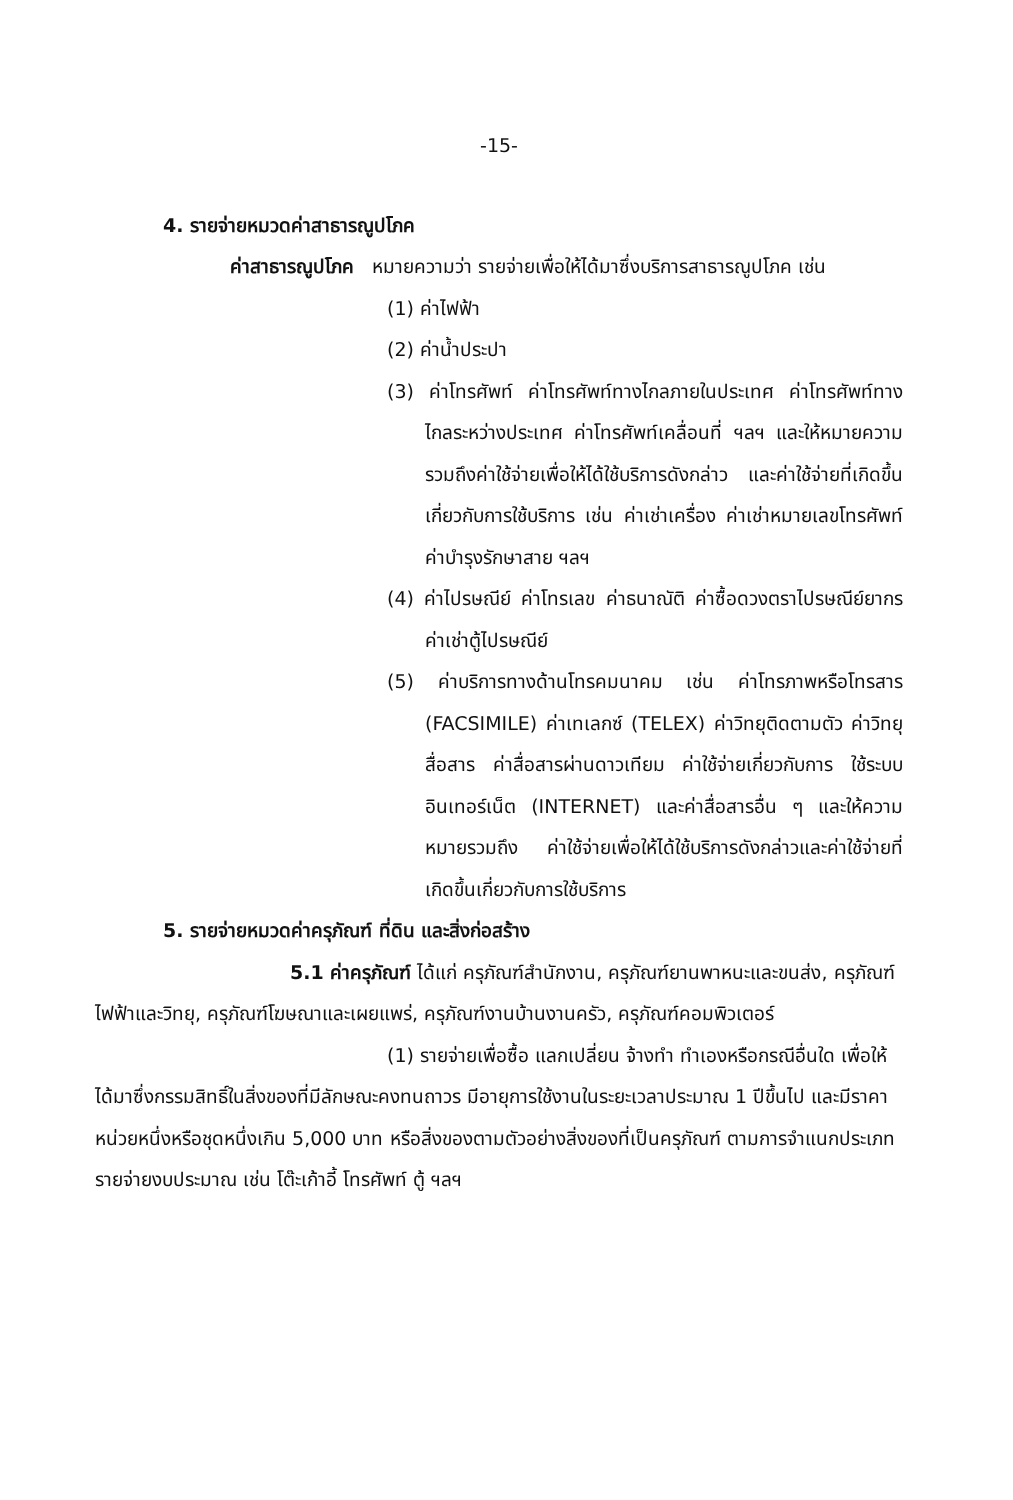-15-
4. รายจ่ายหมวดค่าสาธารณูปโภค
ค่าสาธารณูปโภค หมายความว่า รายจ่ายเพื่อให้ได้มาซึ่งบริการสาธารณูปโภค เช่น
(1) ค่าไฟฟ้า
(2) ค่าน้ำประปา
(3) ค่าโทรศัพท์ ค่าโทรศัพท์ทางไกลภายในประเทศ ค่าโทรศัพท์ทางไกลระหว่างประเทศ ค่าโทรศัพท์เคลื่อนที่ ฯลฯ และให้หมายความรวมถึงค่าใช้จ่ายเพื่อให้ได้ใช้บริการดังกล่าว และค่าใช้จ่ายที่เกิดขึ้นเกี่ยวกับการใช้บริการ เช่น ค่าเช่าเครื่อง ค่าเช่าหมายเลขโทรศัพท์ ค่าบำรุงรักษาสาย ฯลฯ
(4) ค่าไปรษณีย์ ค่าโทรเลข ค่าธนาณัติ ค่าซื้อดวงตราไปรษณีย์ยากร ค่าเช่าตู้ไปรษณีย์
(5) ค่าบริการทางด้านโทรคมนาคม เช่น ค่าโทรภาพหรือโทรสาร (FACSIMILE) ค่าเทเลกซ์ (TELEX) ค่าวิทยุติดตามตัว ค่าวิทยุสื่อสาร ค่าสื่อสารผ่านดาวเทียม ค่าใช้จ่ายเกี่ยวกับการ ใช้ระบบอินเทอร์เน็ต (INTERNET) และค่าสื่อสารอื่น ๆ และให้ความหมายรวมถึง ค่าใช้จ่ายเพื่อให้ได้ใช้บริการดังกล่าวและค่าใช้จ่ายที่เกิดขึ้นเกี่ยวกับการใช้บริการ
5. รายจ่ายหมวดค่าครุภัณฑ์ ที่ดิน และสิ่งก่อสร้าง
5.1 ค่าครุภัณฑ์ ได้แก่ ครุภัณฑ์สำนักงาน, ครุภัณฑ์ยานพาหนะและขนส่ง, ครุภัณฑ์ไฟฟ้าและวิทยุ, ครุภัณฑ์โฆษณาและเผยแพร่, ครุภัณฑ์งานบ้านงานครัว, ครุภัณฑ์คอมพิวเตอร์
(1) รายจ่ายเพื่อซื้อ แลกเปลี่ยน จ้างทำ ทำเองหรือกรณีอื่นใด เพื่อให้ได้มาซึ่งกรรมสิทธิ์ในสิ่งของที่มีลักษณะคงทนถาวร มีอายุการใช้งานในระยะเวลาประมาณ 1 ปีขึ้นไป และมีราคาหน่วยหนึ่งหรือชุดหนึ่งเกิน 5,000 บาท หรือสิ่งของตามตัวอย่างสิ่งของที่เป็นครุภัณฑ์ ตามการจำแนกประเภทรายจ่ายงบประมาณ เช่น โต๊ะเก้าอี้ โทรศัพท์ ตู้ ฯลฯ